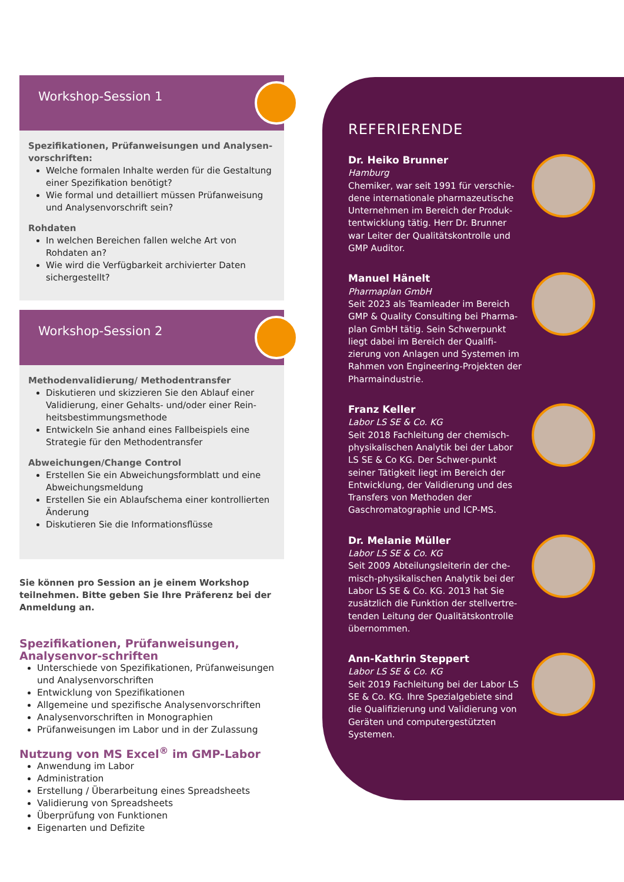Workshop-Session 1
Spezifikationen, Prüfanweisungen und Analysen-vorschriften:
Welche formalen Inhalte werden für die Gestaltung einer Spezifikation benötigt?
Wie formal und detailliert müssen Prüfanweisung und Analysenvorschrift sein?
Rohdaten
In welchen Bereichen fallen welche Art von Rohdaten an?
Wie wird die Verfügbarkeit archivierter Daten sichergestellt?
Workshop-Session 2
Methodenvalidierung/ Methodentransfer
Diskutieren und skizzieren Sie den Ablauf einer Validierung, einer Gehalts- und/oder einer Rein-heitsbestimmungsmethode
Entwickeln Sie anhand eines Fallbeispiels eine Strategie für den Methodentransfer
Abweichungen/Change Control
Erstellen Sie ein Abweichungsformblatt und eine Abweichungsmeldung
Erstellen Sie ein Ablaufschema einer kontrollierten Änderung
Diskutieren Sie die Informationsflüsse
Sie können pro Session an je einem Workshop teilnehmen. Bitte geben Sie Ihre Präferenz bei der Anmeldung an.
Spezifikationen, Prüfanweisungen, Analysenvor-schriften
Unterschiede von Spezifikationen, Prüfanweisungen und Analysenvorschriften
Entwicklung von Spezifikationen
Allgemeine und spezifische Analysenvorschriften
Analysenvorschriften in Monographien
Prüfanweisungen im Labor und in der Zulassung
Nutzung von MS Excel<sup>®</sup> im GMP-Labor
Anwendung im Labor
Administration
Erstellung / Überarbeitung eines Spreadsheets
Validierung von Spreadsheets
Überprüfung von Funktionen
Eigenarten und Defizite
REFERIERENDE
Dr. Heiko Brunner
Hamburg
Chemiker, war seit 1991 für verschie-dene internationale pharmazeutische Unternehmen im Bereich der Produk-tentwicklung tätig. Herr Dr. Brunner war Leiter der Qualitätskontrolle und GMP Auditor.
Manuel Hänelt
Pharmaplan GmbH
Seit 2023 als Teamleader im Bereich GMP & Quality Consulting bei Pharma-plan GmbH tätig. Sein Schwerpunkt liegt dabei im Bereich der Qualifi-zierung von Anlagen und Systemen im Rahmen von Engineering-Projekten der Pharmaindustrie.
Franz Keller
Labor LS SE & Co. KG
Seit 2018 Fachleitung der chemisch-physikalischen Analytik bei der Labor LS SE & Co KG. Der Schwer-punkt seiner Tätigkeit liegt im Bereich der Entwicklung, der Validierung und des Transfers von Methoden der Gaschromatographie und ICP-MS.
Dr. Melanie Müller
Labor LS SE & Co. KG
Seit 2009 Abteilungsleiterin der che-misch-physikalischen Analytik bei der Labor LS SE & Co. KG. 2013 hat Sie zusätzlich die Funktion der stellvertre-tenden Leitung der Qualitätskontrolle übernommen.
Ann-Kathrin Steppert
Labor LS SE & Co. KG
Seit 2019 Fachleitung bei der Labor LS SE & Co. KG. Ihre Spezialgebiete sind die Qualifizierung und Validierung von Geräten und computergestützten Systemen.